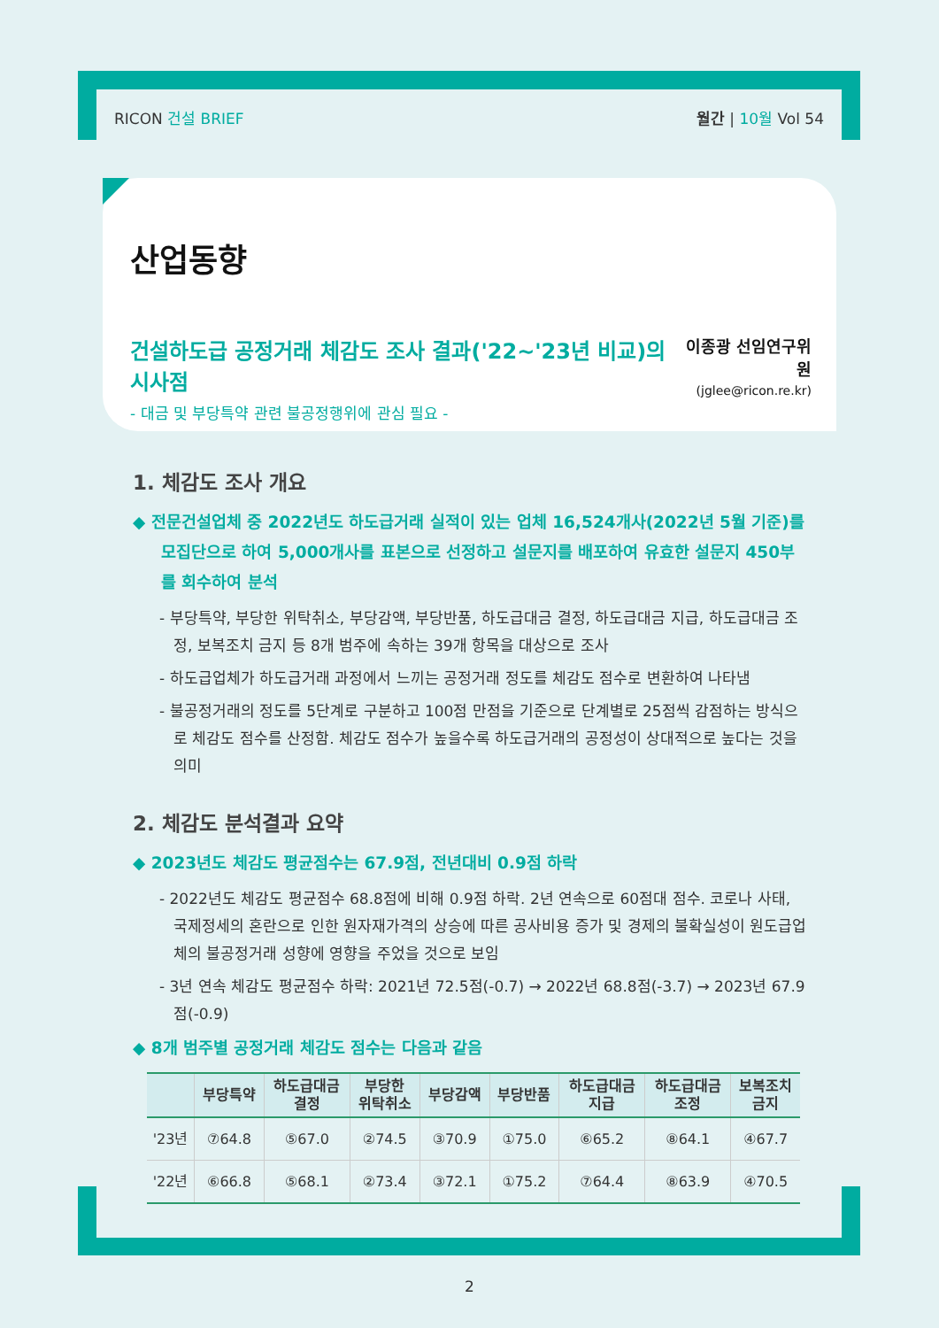RICON 건설 BRIEF 월간 | 10월 Vol 54
산업동향
건설하도급 공정거래 체감도 조사 결과('22~'23년 비교)의 시사점
- 대금 및 부당특약 관련 불공정행위에 관심 필요 -
이종광 선임연구위원
(jglee@ricon.re.kr)
1. 체감도 조사 개요
◆ 전문건설업체 중 2022년도 하도급거래 실적이 있는 업체 16,524개사(2022년 5월 기준)를 모집단으로 하여 5,000개사를 표본으로 선정하고 설문지를 배포하여 유효한 설문지 450부를 회수하여 분석
- 부당특약, 부당한 위탁취소, 부당감액, 부당반품, 하도급대금 결정, 하도급대금 지급, 하도급대금 조정, 보복조치 금지 등 8개 범주에 속하는 39개 항목을 대상으로 조사
- 하도급업체가 하도급거래 과정에서 느끼는 공정거래 정도를 체감도 점수로 변환하여 나타냄
- 불공정거래의 정도를 5단계로 구분하고 100점 만점을 기준으로 단계별로 25점씩 감점하는 방식으로 체감도 점수를 산정함. 체감도 점수가 높을수록 하도급거래의 공정성이 상대적으로 높다는 것을 의미
2. 체감도 분석결과 요약
◆ 2023년도 체감도 평균점수는 67.9점, 전년대비 0.9점 하락
- 2022년도 체감도 평균점수 68.8점에 비해 0.9점 하락. 2년 연속으로 60점대 점수. 코로나 사태, 국제정세의 혼란으로 인한 원자재가격의 상승에 따른 공사비용 증가 및 경제의 불확실성이 원도급업체의 불공정거래 성향에 영향을 주었을 것으로 보임
- 3년 연속 체감도 평균점수 하락: 2021년 72.5점(-0.7) → 2022년 68.8점(-3.7) → 2023년 67.9점(-0.9)
◆ 8개 범주별 공정거래 체감도 점수는 다음과 같음
| | 부당특약 | 하도급대금 결정 | 부당한 위탁취소 | 부당감액 | 부당반품 | 하도급대금 지급 | 하도급대금 조정 | 보복조치 금지 |
| --- | --- | --- | --- | --- | --- | --- | --- | --- |
| '23년 | ⑦64.8 | ⑤67.0 | ②74.5 | ③70.9 | ①75.0 | ⑥65.2 | ⑧64.1 | ④67.7 |
| '22년 | ⑥66.8 | ⑤68.1 | ②73.4 | ③72.1 | ①75.2 | ⑦64.4 | ⑧63.9 | ④70.5 |
2